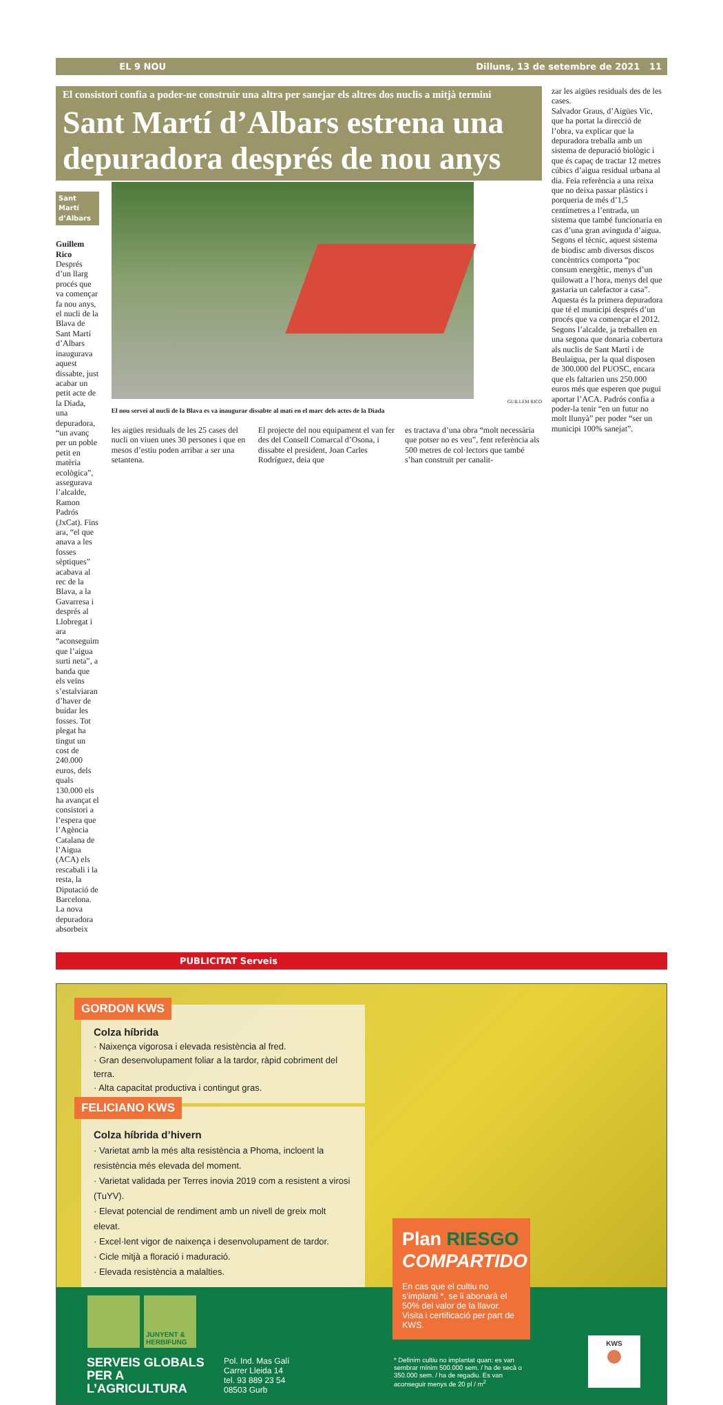EL 9 NOU Dilluns, 13 de setembre de 2021 11
El consistori confia a poder-ne construir una altra per sanejar els altres dos nuclis a mitjà termini
Sant Martí d’Albars estrena una depuradora després de nou anys
Sant Martí d’Albars
Guillem Rico
Després d’un llarg procés que va començar fa nou anys, el nucli de la Blava de Sant Martí d’Albars inaugurava aquest dissabte, just acabar un petit acte de la Diada, una depuradora, “un avanç per un poble petit en matèria ecològica”, assegurava l’alcalde, Ramon Padrós (JxCat). Fins ara, “el que anava a les fosses sèptiques” acabava al rec de la Blava, a la Gavarresa i després al Llobregat i ara “aconseguim que l’aigua surti neta”, a banda que els veïns s’estalviaran d’haver de buidar les fosses. Tot plegat ha tingut un cost de 240.000 euros, dels quals 130.000 els ha avançat el consistori a l’espera que l’Agència Catalana de l’Aigua (ACA) els rescabali i la resta, la Diputació de Barcelona. La nova depuradora absorbeix
GUILLEM RICO
El nou servei al nucli de la Blava es va inaugurar dissabte al matí en el marc dels actes de la Diada
les aigües residuals de les 25 cases del nucli on viuen unes 30 persones i que en mesos d’estiu poden arribar a ser una setantena.
El projecte del nou equipament el van fer des del Consell Comarcal d’Osona, i dissabte el president, Joan Carles Rodríguez, deia que
es tractava d’una obra “molt necessària que potser no es veu”, fent referència als 500 metres de col·lectors que també s’han construït per canalit-
zar les aigües residuals des de les cases.
Salvador Graus, d’Aigües Vic, que ha portat la direcció de l’obra, va explicar que la depuradora treballa amb un sistema de depuració biològic i que és capaç de tractar 12 metres cúbics d’aigua residual urbana al dia. Feia referència a una reixa que no deixa passar plàstics i porqueria de més d’1,5 centímetres a l’entrada, un sistema que també funcionaria en cas d’una gran avinguda d’aigua. Segons el tècnic, aquest sistema de biodisc amb diversos discos concèntrics comporta “poc consum energètic, menys d’un quilowatt a l’hora, menys del que gastaria un calefactor a casa”.
Aquesta és la primera depuradora que té el municipi després d’un procés que va començar el 2012. Segons l’alcalde, ja treballen en una segona que donaria cobertura als nuclis de Sant Martí i de Beulaigua, per la qual disposen de 300.000 del PUOSC, encara que els faltarien uns 250.000 euros més que esperen que pugui aportar l’ACA. Padrós confia a poder-la tenir “en un futur no molt llunyà” per poder “ser un municipi 100% sanejat”.
PUBLICITAT Serveis
Colza híbrida
· Naixença vigorosa i elevada resistència al fred.
· Gran desenvolupament foliar a la tardor, ràpid cobriment del terra.
· Alta capacitat productiva i contingut gras.
GORDON KWS
Colza híbrida d’hivern
· Varietat amb la més alta resistència a Phoma, incloent la resistència més elevada del moment.
· Varietat validada per Terres inovia 2019 com a resistent a virosi (TuYV).
· Elevat potencial de rendiment amb un nivell de greix molt elevat.
· Excel·lent vigor de naixença i desenvolupament de tardor.
· Cicle mitjà a floració i maduració.
· Elevada resistència a malalties.
FELICIANO KWS
JUNYENT & HERBIFUNG
SERVEIS GLOBALS
PER A
L’AGRICULTURA
Pol. Ind. Mas Galí
Carrer Lleida 14
tel. 93 889 23 54
08503 Gurb
* Definim cultiu no implantat quan: es van sembrar mínim 500.000 sem. / ha de secà o 350.000 sem. / ha de regadiu. Es van aconseguir menys de 20 pl / m<sup>2</sup>
KWS
Plan RIESGO
COMPARTIDO
En cas que el cultiu no s’implanti *, se li abonarà el 50% del valor de la llavor.
Visita i certificació per part de KWS.